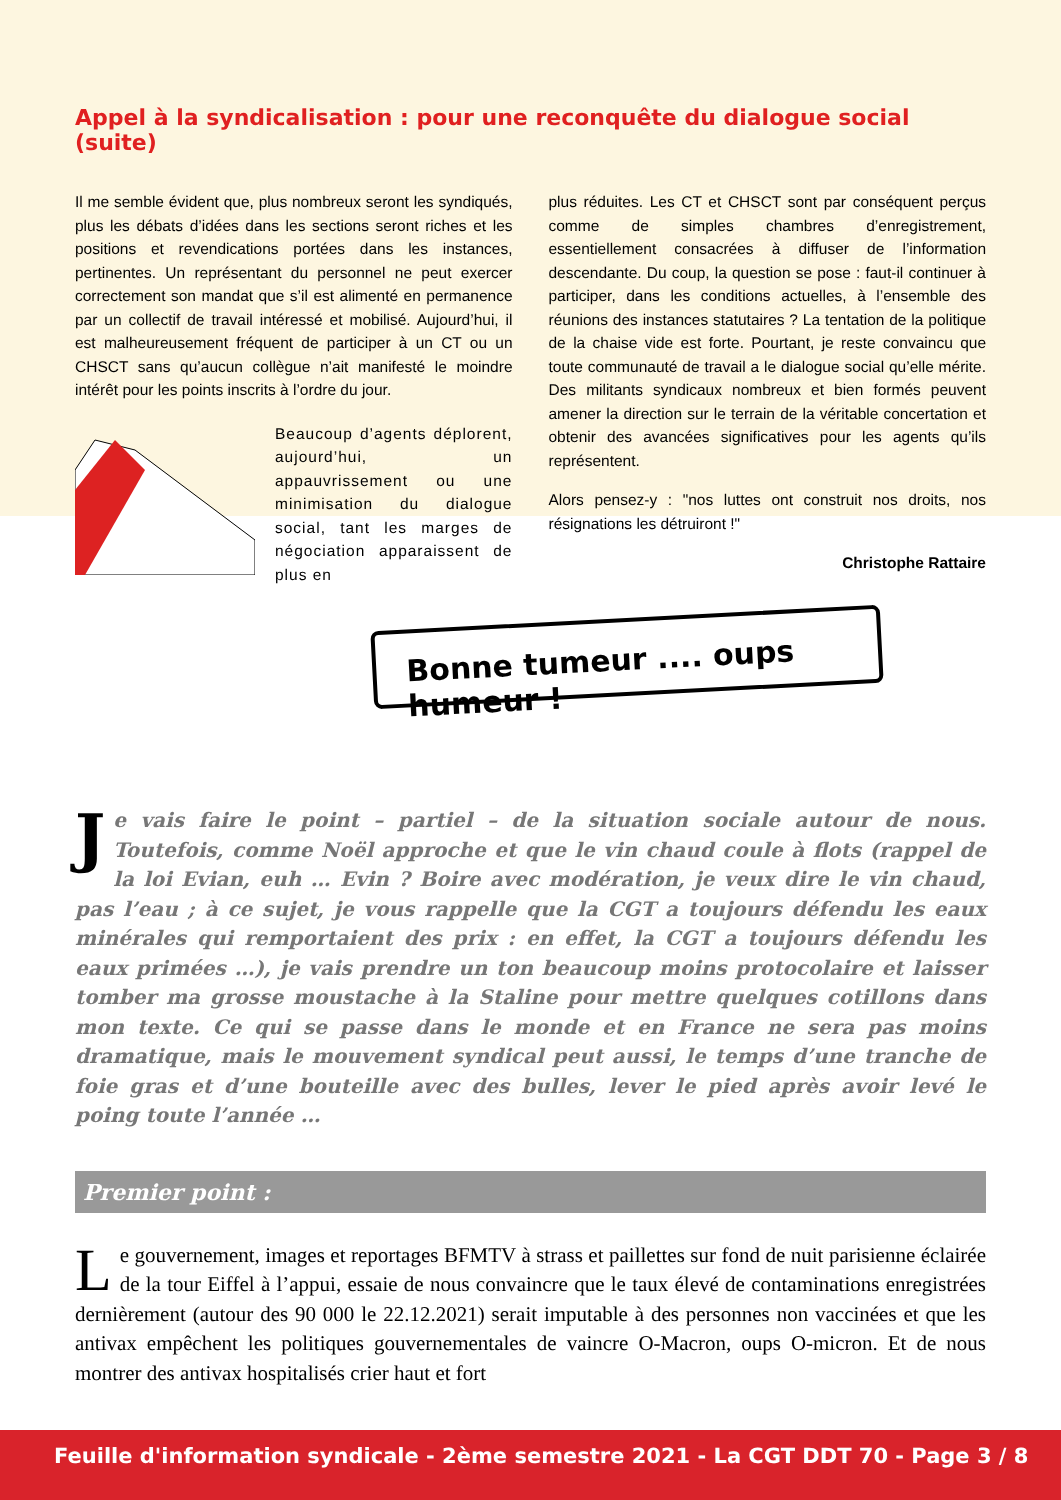Appel à la syndicalisation : pour une reconquête du dialogue social (suite)
Il me semble évident que, plus nombreux seront les syndiqués, plus les débats d’idées dans les sections seront riches et les positions et revendications portées dans les instances, pertinentes. Un représentant du personnel ne peut exercer correctement son mandat que s’il est alimenté en permanence par un collectif de travail intéressé et mobilisé. Aujourd’hui, il est malheureusement fréquent de participer à un CT ou un CHSCT sans qu’aucun collègue n’ait manifesté le moindre intérêt pour les points inscrits à l’ordre du jour.
Beaucoup d’agents déplorent, aujourd’hui, un appauvrissement ou une minimisation du dialogue social, tant les marges de négociation apparaissent de plus en
plus réduites. Les CT et CHSCT sont par conséquent perçus comme de simples chambres d’enregistrement, essentiellement consacrées à diffuser de l’information descendante. Du coup, la question se pose : faut-il continuer à participer, dans les conditions actuelles, à l’ensemble des réunions des instances statutaires ? La tentation de la politique de la chaise vide est forte. Pourtant, je reste convaincu que toute communauté de travail a le dialogue social qu’elle mérite. Des militants syndicaux nombreux et bien formés peuvent amener la direction sur le terrain de la véritable concertation et obtenir des avancées significatives pour les agents qu’ils représentent.
Alors pensez-y : "nos luttes ont construit nos droits, nos résignations les détruiront !"
Christophe Rattaire
Bonne tumeur .... oups humeur !
Je vais faire le point – partiel – de la situation sociale autour de nous. Toutefois, comme Noël approche et que le vin chaud coule à flots (rappel de la loi Evian, euh … Evin ? Boire avec modération, je veux dire le vin chaud, pas l’eau ; à ce sujet, je vous rappelle que la CGT a toujours défendu les eaux minérales qui remportaient des prix : en effet, la CGT a toujours défendu les eaux primées …), je vais prendre un ton beaucoup moins protocolaire et laisser tomber ma grosse moustache à la Staline pour mettre quelques cotillons dans mon texte. Ce qui se passe dans le monde et en France ne sera pas moins dramatique, mais le mouvement syndical peut aussi, le temps d’une tranche de foie gras et d’une bouteille avec des bulles, lever le pied après avoir levé le poing toute l’année …
Premier point :
Le gouvernement, images et reportages BFMTV à strass et paillettes sur fond de nuit parisienne éclairée de la tour Eiffel à l’appui, essaie de nous convaincre que le taux élevé de contaminations enregistrées dernièrement (autour des 90 000 le 22.12.2021) serait imputable à des personnes non vaccinées et que les antivax empêchent les politiques gouvernementales de vaincre O-Macron, oups O-micron. Et de nous montrer des antivax hospitalisés crier haut et fort
Feuille d'information syndicale - 2ème semestre 2021 - La CGT DDT 70 - Page 3 / 8